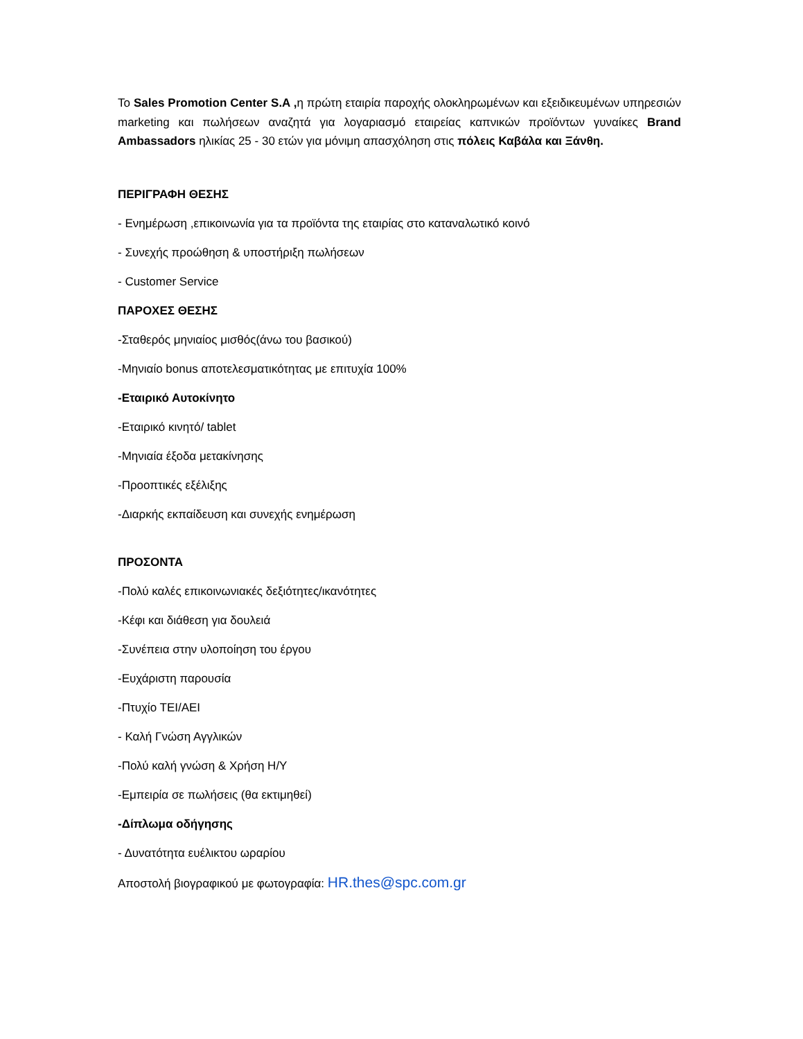Το Sales Promotion Center S.A , η πρώτη εταιρία παροχής ολοκληρωμένων και εξειδικευμένων υπηρεσιών marketing και πωλήσεων αναζητά για λογαριασμό εταιρείας καπνικών προϊόντων γυναίκες Brand Ambassadors ηλικίας 25 - 30 ετών για μόνιμη απασχόληση στις πόλεις Καβάλα και Ξάνθη.
ΠΕΡΙΓΡΑΦΗ ΘΕΣΗΣ
- Ενημέρωση ,επικοινωνία για τα προϊόντα της εταιρίας στο καταναλωτικό κοινό
- Συνεχής προώθηση & υποστήριξη πωλήσεων
- Customer Service
ΠΑΡΟΧΕΣ ΘΕΣΗΣ
-Σταθερός μηνιαίος μισθός(άνω του βασικού)
-Μηνιαίο bonus αποτελεσματικότητας με επιτυχία 100%
-Εταιρικό Αυτοκίνητο
-Εταιρικό κινητό/ tablet
-Μηνιαία έξοδα μετακίνησης
-Προοπτικές εξέλιξης
-Διαρκής εκπαίδευση και συνεχής ενημέρωση
ΠΡΟΣΟΝΤΑ
-Πολύ καλές επικοινωνιακές δεξιότητες/ικανότητες
-Κέφι και διάθεση για δουλειά
-Συνέπεια στην υλοποίηση του έργου
-Ευχάριστη παρουσία
-Πτυχίο ΤΕΙ/ΑΕΙ
- Καλή Γνώση Αγγλικών
-Πολύ καλή γνώση & Χρήση Η/Υ
-Εμπειρία σε πωλήσεις (θα εκτιμηθεί)
-Δίπλωμα οδήγησης
- Δυνατότητα ευέλικτου ωραρίου
Αποστολή βιογραφικού με φωτογραφία: HR.thes@spc.com.gr